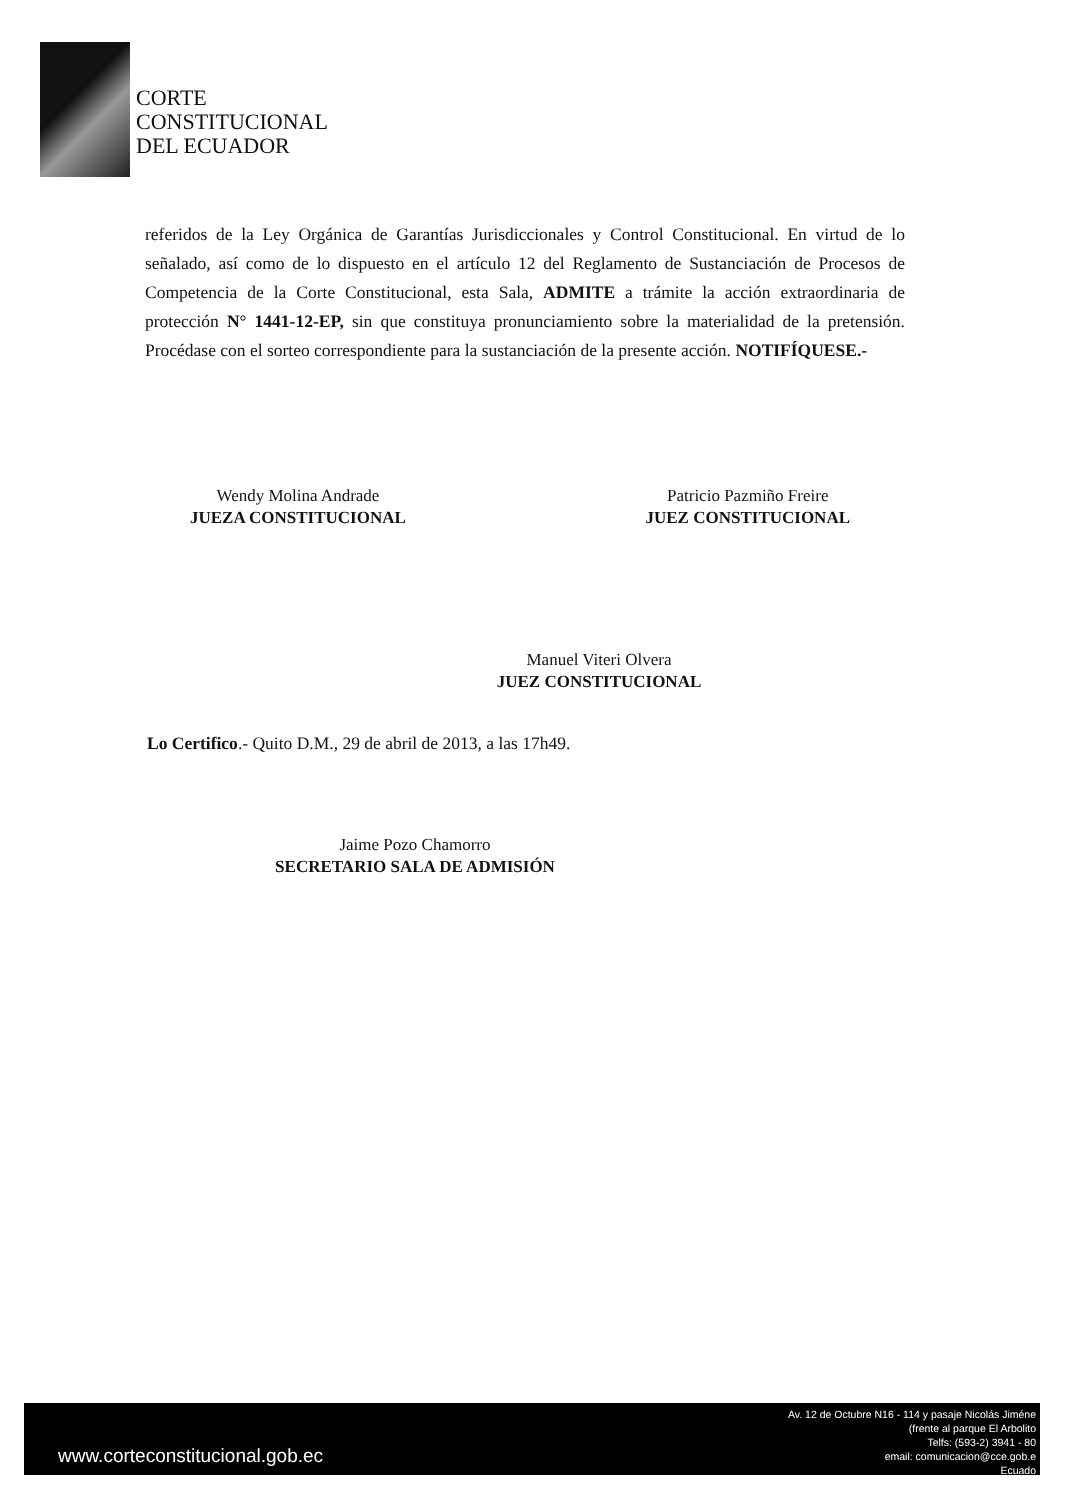CORTE
CONSTITUCIONAL
DEL ECUADOR
referidos de la Ley Orgánica de Garantías Jurisdiccionales y Control Constitucional. En virtud de lo señalado, así como de lo dispuesto en el artículo 12 del Reglamento de Sustanciación de Procesos de Competencia de la Corte Constitucional, esta Sala, ADMITE a trámite la acción extraordinaria de protección N° 1441-12-EP, sin que constituya pronunciamiento sobre la materialidad de la pretensión. Procédase con el sorteo correspondiente para la sustanciación de la presente acción. NOTIFÍQUESE.-
Wendy Molina Andrade
JUEZA CONSTITUCIONAL
Patricio Pazmiño Freire
JUEZ CONSTITUCIONAL
Manuel Viteri Olvera
JUEZ CONSTITUCIONAL
Lo Certifico.- Quito D.M., 29 de abril de 2013, a las 17h49.
Jaime Pozo Chamorro
SECRETARIO SALA DE ADMISIÓN
www.corteconstitucional.gob.ec
Av. 12 de Octubre N16 - 114 y pasaje Nicolás Jiméne
(frente al parque El Arbolito
Telfs: (593-2) 3941 - 80
email: comunicacion@cce.gob.e
Ecuado